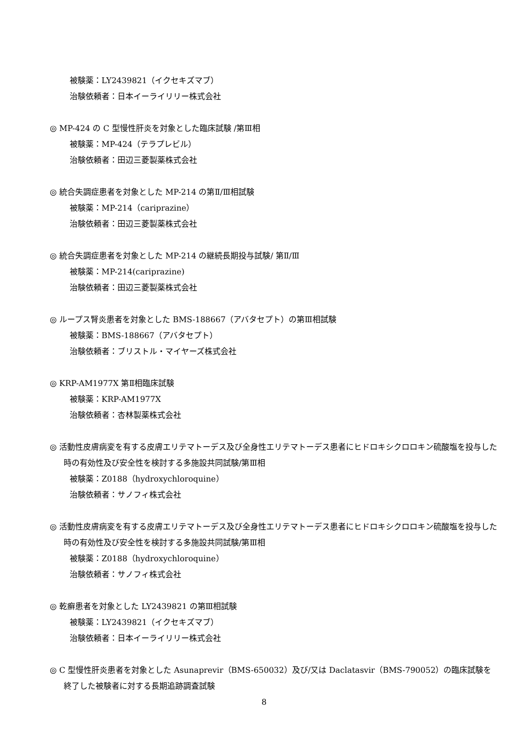被験薬：LY2439821（イクセキズマブ）
治験依頼者：日本イーライリリー株式会社
◎ MP-424 の C 型慢性肝炎を対象とした臨床試験 /第Ⅲ相
被験薬：MP-424（テラプレビル）
治験依頼者：田辺三菱製薬株式会社
◎ 統合失調症患者を対象とした MP-214 の第Ⅱ/Ⅲ相試験
被験薬：MP-214（cariprazine）
治験依頼者：田辺三菱製薬株式会社
◎ 統合失調症患者を対象とした MP-214 の継続長期投与試験/ 第Ⅱ/Ⅲ
被験薬：MP-214(cariprazine)
治験依頼者：田辺三菱製薬株式会社
◎ ループス腎炎患者を対象とした BMS-188667（アバタセプト）の第Ⅲ相試験
被験薬：BMS-188667（アバタセプト）
治験依頼者：ブリストル・マイヤーズ株式会社
◎ KRP-AM1977X 第Ⅱ相臨床試験
被験薬：KRP-AM1977X
治験依頼者：杏林製薬株式会社
◎ 活動性皮膚病変を有する皮膚エリテマトーデス及び全身性エリテマトーデス患者にヒドロキシクロロキン硫酸塩を投与した時の有効性及び安全性を検討する多施設共同試験/第Ⅲ相
被験薬：Z0188（hydroxychloroquine）
治験依頼者：サノフィ株式会社
◎ 活動性皮膚病変を有する皮膚エリテマトーデス及び全身性エリテマトーデス患者にヒドロキシクロロキン硫酸塩を投与した時の有効性及び安全性を検討する多施設共同試験/第Ⅲ相
被験薬：Z0188（hydroxychloroquine）
治験依頼者：サノフィ株式会社
◎ 乾癬患者を対象とした LY2439821 の第Ⅲ相試験
被験薬：LY2439821（イクセキズマブ）
治験依頼者：日本イーライリリー株式会社
◎ C 型慢性肝炎患者を対象とした Asunaprevir（BMS-650032）及び/又は Daclatasvir（BMS-790052）の臨床試験を終了した被験者に対する長期追跡調査試験
8